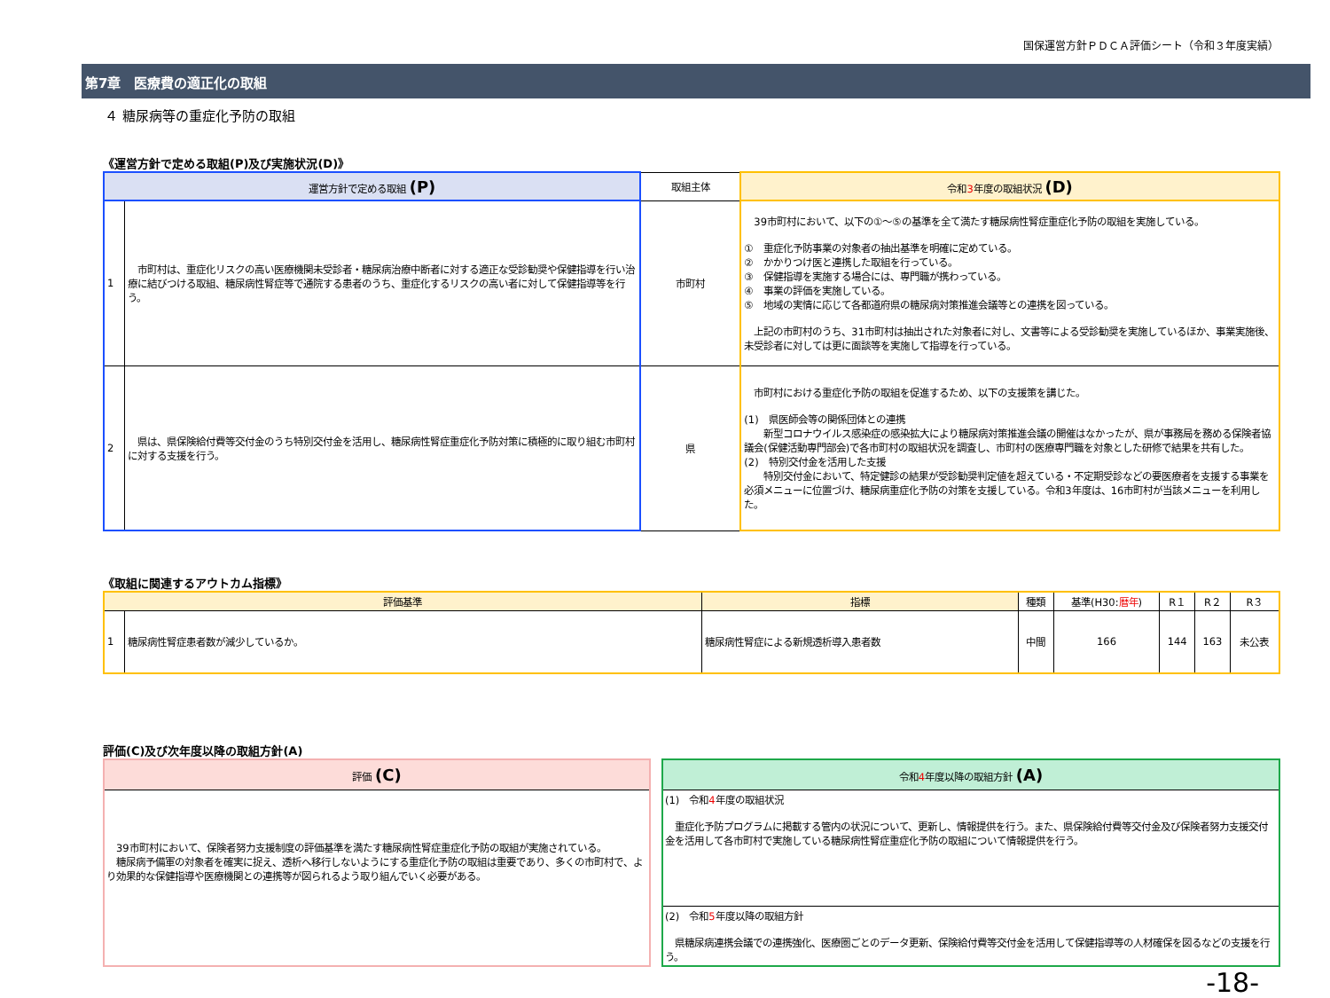国保運営方針ＰＤＣＡ評価シート（令和３年度実績）
第7章　医療費の適正化の取組
４ 糖尿病等の重症化予防の取組
《運営方針で定める取組(P)及び実施状況(D)》
| 運営方針で定める取組 (P) | | 取組主体 | 令和 3 年度の取組状況 (D) |
| --- | --- | --- | --- |
| 1 | 市町村は、重症化リスクの高い医療機関未受診者・糖尿病治療中断者に対する適正な受診勧奨や保健指導を行い治療に結びつける取組、糖尿病性腎症等で通院する患者のうち、重症化するリスクの高い者に対して保健指導等を行う。 | 市町村 | 39市町村において、以下の①～⑤の基準を全て満たす糖尿病性腎症重症化予防の取組を実施している。 ① 重症化予防事業の対象者の抽出基準を明確に定めている。 ② かかりつけ医と連携した取組を行っている。 ③ 保健指導を実施する場合には、専門職が携わっている。 ④ 事業の評価を実施している。 ⑤ 地域の実情に応じて各都道府県の糖尿病対策推進会議等との連携を図っている。 上記の市町村のうち、31市町村は抽出された対象者に対し、文書等による受診勧奨を実施しているほか、事業実施後、未受診者に対しては更に面談等を実施して指導を行っている。 |
| 2 | 県は、県保険給付費等交付金のうち特別交付金を活用し、糖尿病性腎症重症化予防対策に積極的に取り組む市町村に対する支援を行う。 | 県 | 市町村における重症化予防の取組を促進するため、以下の支援策を講じた。 (1) 県医師会等の関係団体との連携 新型コロナウイルス感染症の感染拡大により糖尿病対策推進会議の開催はなかったが、県が事務局を務める保険者協議会(保健活動専門部会)で各市町村の取組状況を調査し、市町村の医療専門職を対象とした研修で結果を共有した。 (2) 特別交付金を活用した支援 特別交付金において、特定健診の結果が受診勧奨判定値を超えている・不定期受診などの要医療者を支援する事業を必須メニューに位置づけ、糖尿病重症化予防の対策を支援している。令和3年度は、16市町村が当該メニューを利用した。 |
《取組に関連するアウトカム指標》
| 評価基準 | | 指標 | 種類 | 基準(H30: 暦年 ) | R１ | R２ | R３ |
| --- | --- | --- | --- | --- | --- | --- | --- |
| 1 | 糖尿病性腎症患者数が減少しているか。 | 糖尿病性腎症による新規透析導入患者数 | 中間 | 166 | 144 | 163 | 未公表 |
評価(C)及び次年度以降の取組方針(A)
評価 (C)
　39市町村において、保険者努力支援制度の評価基準を満たす糖尿病性腎症重症化予防の取組が実施されている。
　糖尿病予備軍の対象者を確実に捉え、透析へ移行しないようにする重症化予防の取組は重要であり、多くの市町村で、より効果的な保健指導や医療機関との連携等が図られるよう取り組んでいく必要がある。
令和4年度以降の取組方針 (A)
(1)　令和4年度の取組状況
　重症化予防プログラムに掲載する管内の状況について、更新し、情報提供を行う。また、県保険給付費等交付金及び保険者努力支援交付金を活用して各市町村で実施している糖尿病性腎症重症化予防の取組について情報提供を行う。
(2)　令和5年度以降の取組方針
　県糖尿病連携会議での連携強化、医療圏ごとのデータ更新、保険給付費等交付金を活用して保健指導等の人材確保を図るなどの支援を行う。
-18-